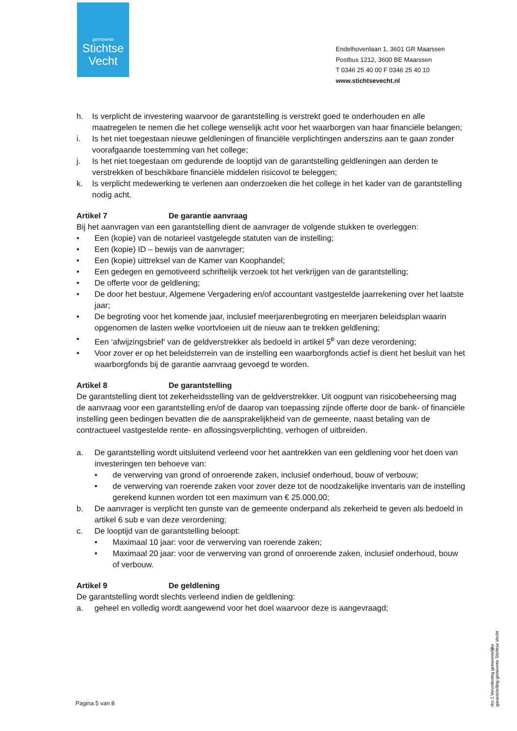gemeente
Stichtse
Vecht
Endelhovenlaan 1, 3601 GR Maarssen
Postbus 1212, 3600 BE Maarssen
T 0346 25 40 00 F 0346 25 40 10
www.stichtsevecht.nl
h. Is verplicht de investering waarvoor de garantstelling is verstrekt goed te onderhouden en alle maatregelen te nemen die het college wenselijk acht voor het waarborgen van haar financiële belangen;
i. Is het niet toegestaan nieuwe geldleningen of financiële verplichtingen anderszins aan te gaan zonder voorafgaande toestemming van het college;
j. Is het niet toegestaan om gedurende de looptijd van de garantstelling geldleningen aan derden te verstrekken of beschikbare financiële middelen risicovol te beleggen;
k. Is verplicht medewerking te verlenen aan onderzoeken die het college in het kader van de garantstelling nodig acht.
Artikel 7 De garantie aanvraag
Bij het aanvragen van een garantstelling dient de aanvrager de volgende stukken te overleggen:
• Een (kopie) van de notarieel vastgelegde statuten van de instelling;
• Een (kopie) ID – bewijs van de aanvrager;
• Een (kopie) uittreksel van de Kamer van Koophandel;
• Een gedegen en gemotiveerd schriftelijk verzoek tot het verkrijgen van de garantstelling;
• De offerte voor de geldlening;
• De door het bestuur, Algemene Vergadering en/of accountant vastgestelde jaarrekening over het laatste jaar;
• De begroting voor het komende jaar, inclusief meerjarenbegroting en meerjaren beleidsplan waarin opgenomen de lasten welke voortvloeien uit de nieuw aan te trekken geldlening;
• Een ‘afwijzingsbrief’ van de geldverstrekker als bedoeld in artikel 5<sup>e</sup> van deze verordening;
• Voor zover er op het beleidsterrein van de instelling een waarborgfonds actief is dient het besluit van het waarborgfonds bij de garantie aanvraag gevoegd te worden.
Artikel 8 De garantstelling
De garantstelling dient tot zekerheidsstelling van de geldverstrekker. Uit oogpunt van risicobeheersing mag de aanvraag voor een garantstelling en/of de daarop van toepassing zijnde offerte door de bank- of financiële instelling geen bedingen bevatten die de aansprakelijkheid van de gemeente, naast betaling van de contractueel vastgestelde rente- en aflossingsverplichting, verhogen of uitbreiden.
a. De garantstelling wordt uitsluitend verleend voor het aantrekken van een geldlening voor het doen van investeringen ten behoeve van:
• de verwerving van grond of onroerende zaken, inclusief onderhoud, bouw of verbouw;
• de verwerving van roerende zaken voor zover deze tot de noodzakelijke inventaris van de instelling gerekend kunnen worden tot een maximum van € 25.000,00;
b. De aanvrager is verplicht ten gunste van de gemeente onderpand als zekerheid te geven als bedoeld in artikel 6 sub e van deze verordening;
c. De looptijd van de garantstelling beloopt:
• Maximaal 10 jaar: voor de verwerving van roerende zaken;
• Maximaal 20 jaar: voor de verwerving van grond of onroerende zaken, inclusief onderhoud, bouw of verbouw.
Artikel 9 De geldlening
De garantstelling wordt slechts verleend indien de geldlening:
a. geheel en volledig wordt aangewend voor het doel waarvoor deze is aangevraagd;
Pagina 5 van 8
rbs 2 Verordening gemeentelijke
garantstelling gemeente Stichtse Vecht